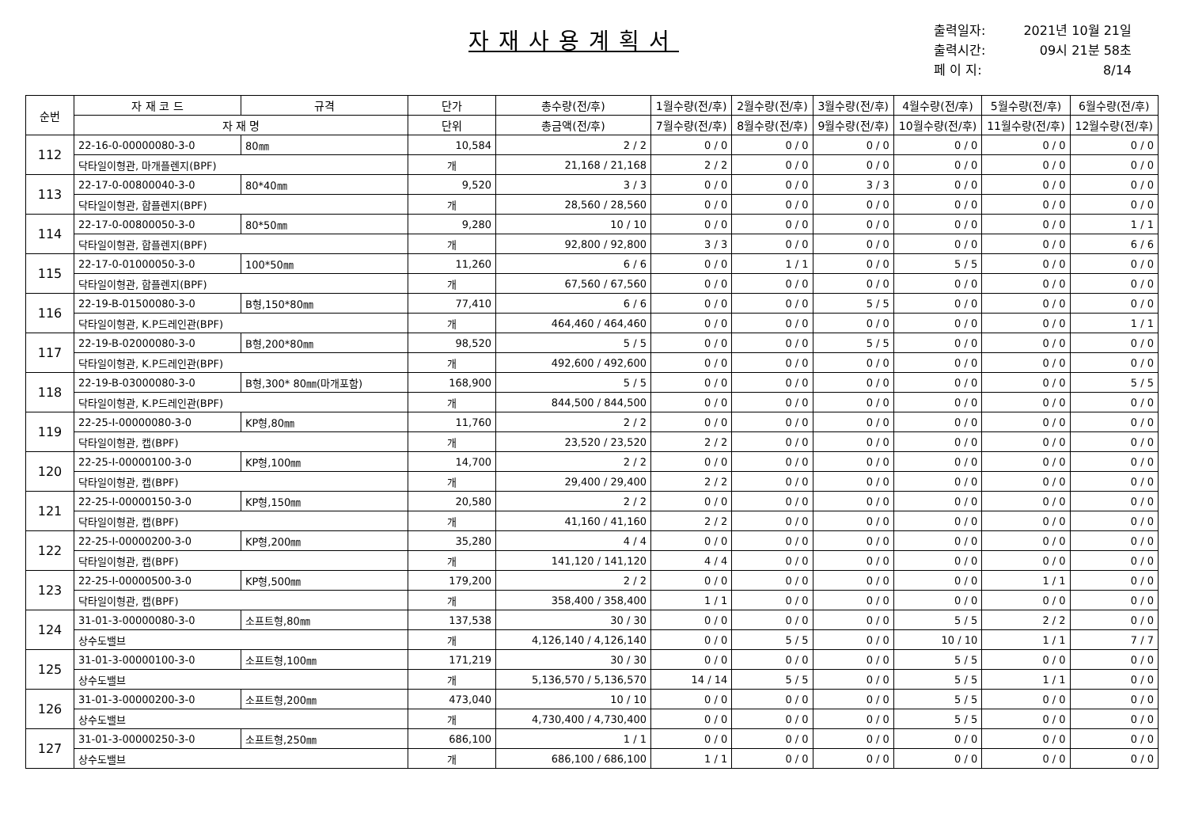자재사용계획서
출력일자: 2021년 10월 21일
출력시간: 09시 21분 58초
페 이 지: 8/14
| 순번 | 자 재 코 드 | 규격 | 단가 | 총수량(전/후) | 1월수량(전/후) | 2월수량(전/후) | 3월수량(전/후) | 4월수량(전/후) | 5월수량(전/후) | 6월수량(전/후) |
| --- | --- | --- | --- | --- | --- | --- | --- | --- | --- | --- |
| | 자 재 명 | | 단위 | 총금액(전/후) | 7월수량(전/후) | 8월수량(전/후) | 9월수량(전/후) | 10월수량(전/후) | 11월수량(전/후) | 12월수량(전/후) |
| 112 | 22-16-0-00000080-3-0 | 80㎜ | 10,584 | 2 / 2 | 0 / 0 | 0 / 0 | 0 / 0 | 0 / 0 | 0 / 0 | 0 / 0 |
| | 닥타일이형관, 마개플렌지(BPF) | | 개 | 21,168 / 21,168 | 2 / 2 | 0 / 0 | 0 / 0 | 0 / 0 | 0 / 0 | 0 / 0 |
| 113 | 22-17-0-00800040-3-0 | 80*40㎜ | 9,520 | 3 / 3 | 0 / 0 | 0 / 0 | 3 / 3 | 0 / 0 | 0 / 0 | 0 / 0 |
| | 닥타일이형관, 합플렌지(BPF) | | 개 | 28,560 / 28,560 | 0 / 0 | 0 / 0 | 0 / 0 | 0 / 0 | 0 / 0 | 0 / 0 |
| 114 | 22-17-0-00800050-3-0 | 80*50㎜ | 9,280 | 10 / 10 | 0 / 0 | 0 / 0 | 0 / 0 | 0 / 0 | 0 / 0 | 1 / 1 |
| | 닥타일이형관, 합플렌지(BPF) | | 개 | 92,800 / 92,800 | 3 / 3 | 0 / 0 | 0 / 0 | 0 / 0 | 0 / 0 | 6 / 6 |
| 115 | 22-17-0-01000050-3-0 | 100*50㎜ | 11,260 | 6 / 6 | 0 / 0 | 1 / 1 | 0 / 0 | 5 / 5 | 0 / 0 | 0 / 0 |
| | 닥타일이형관, 합플렌지(BPF) | | 개 | 67,560 / 67,560 | 0 / 0 | 0 / 0 | 0 / 0 | 0 / 0 | 0 / 0 | 0 / 0 |
| 116 | 22-19-B-01500080-3-0 | B형,150*80㎜ | 77,410 | 6 / 6 | 0 / 0 | 0 / 0 | 5 / 5 | 0 / 0 | 0 / 0 | 0 / 0 |
| | 닥타일이형관, K.P드레인관(BPF) | | 개 | 464,460 / 464,460 | 0 / 0 | 0 / 0 | 0 / 0 | 0 / 0 | 0 / 0 | 1 / 1 |
| 117 | 22-19-B-02000080-3-0 | B형,200*80㎜ | 98,520 | 5 / 5 | 0 / 0 | 0 / 0 | 5 / 5 | 0 / 0 | 0 / 0 | 0 / 0 |
| | 닥타일이형관, K.P드레인관(BPF) | | 개 | 492,600 / 492,600 | 0 / 0 | 0 / 0 | 0 / 0 | 0 / 0 | 0 / 0 | 0 / 0 |
| 118 | 22-19-B-03000080-3-0 | B형,300* 80㎜(마개포함) | 168,900 | 5 / 5 | 0 / 0 | 0 / 0 | 0 / 0 | 0 / 0 | 0 / 0 | 5 / 5 |
| | 닥타일이형관, K.P드레인관(BPF) | | 개 | 844,500 / 844,500 | 0 / 0 | 0 / 0 | 0 / 0 | 0 / 0 | 0 / 0 | 0 / 0 |
| 119 | 22-25-I-00000080-3-0 | KP형,80㎜ | 11,760 | 2 / 2 | 0 / 0 | 0 / 0 | 0 / 0 | 0 / 0 | 0 / 0 | 0 / 0 |
| | 닥타일이형관, 캡(BPF) | | 개 | 23,520 / 23,520 | 2 / 2 | 0 / 0 | 0 / 0 | 0 / 0 | 0 / 0 | 0 / 0 |
| 120 | 22-25-I-00000100-3-0 | KP형,100㎜ | 14,700 | 2 / 2 | 0 / 0 | 0 / 0 | 0 / 0 | 0 / 0 | 0 / 0 | 0 / 0 |
| | 닥타일이형관, 캡(BPF) | | 개 | 29,400 / 29,400 | 2 / 2 | 0 / 0 | 0 / 0 | 0 / 0 | 0 / 0 | 0 / 0 |
| 121 | 22-25-I-00000150-3-0 | KP형,150㎜ | 20,580 | 2 / 2 | 0 / 0 | 0 / 0 | 0 / 0 | 0 / 0 | 0 / 0 | 0 / 0 |
| | 닥타일이형관, 캡(BPF) | | 개 | 41,160 / 41,160 | 2 / 2 | 0 / 0 | 0 / 0 | 0 / 0 | 0 / 0 | 0 / 0 |
| 122 | 22-25-I-00000200-3-0 | KP형,200㎜ | 35,280 | 4 / 4 | 0 / 0 | 0 / 0 | 0 / 0 | 0 / 0 | 0 / 0 | 0 / 0 |
| | 닥타일이형관, 캡(BPF) | | 개 | 141,120 / 141,120 | 4 / 4 | 0 / 0 | 0 / 0 | 0 / 0 | 0 / 0 | 0 / 0 |
| 123 | 22-25-I-00000500-3-0 | KP형,500㎜ | 179,200 | 2 / 2 | 0 / 0 | 0 / 0 | 0 / 0 | 0 / 0 | 1 / 1 | 0 / 0 |
| | 닥타일이형관, 캡(BPF) | | 개 | 358,400 / 358,400 | 1 / 1 | 0 / 0 | 0 / 0 | 0 / 0 | 0 / 0 | 0 / 0 |
| 124 | 31-01-3-00000080-3-0 | 소프트형,80㎜ | 137,538 | 30 / 30 | 0 / 0 | 0 / 0 | 0 / 0 | 5 / 5 | 2 / 2 | 0 / 0 |
| | 상수도밸브 | | 개 | 4,126,140 / 4,126,140 | 0 / 0 | 5 / 5 | 0 / 0 | 10 / 10 | 1 / 1 | 7 / 7 |
| 125 | 31-01-3-00000100-3-0 | 소프트형,100㎜ | 171,219 | 30 / 30 | 0 / 0 | 0 / 0 | 0 / 0 | 5 / 5 | 0 / 0 | 0 / 0 |
| | 상수도밸브 | | 개 | 5,136,570 / 5,136,570 | 14 / 14 | 5 / 5 | 0 / 0 | 5 / 5 | 1 / 1 | 0 / 0 |
| 126 | 31-01-3-00000200-3-0 | 소프트형,200㎜ | 473,040 | 10 / 10 | 0 / 0 | 0 / 0 | 0 / 0 | 5 / 5 | 0 / 0 | 0 / 0 |
| | 상수도밸브 | | 개 | 4,730,400 / 4,730,400 | 0 / 0 | 0 / 0 | 0 / 0 | 5 / 5 | 0 / 0 | 0 / 0 |
| 127 | 31-01-3-00000250-3-0 | 소프트형,250㎜ | 686,100 | 1 / 1 | 0 / 0 | 0 / 0 | 0 / 0 | 0 / 0 | 0 / 0 | 0 / 0 |
| | 상수도밸브 | | 개 | 686,100 / 686,100 | 1 / 1 | 0 / 0 | 0 / 0 | 0 / 0 | 0 / 0 | 0 / 0 |